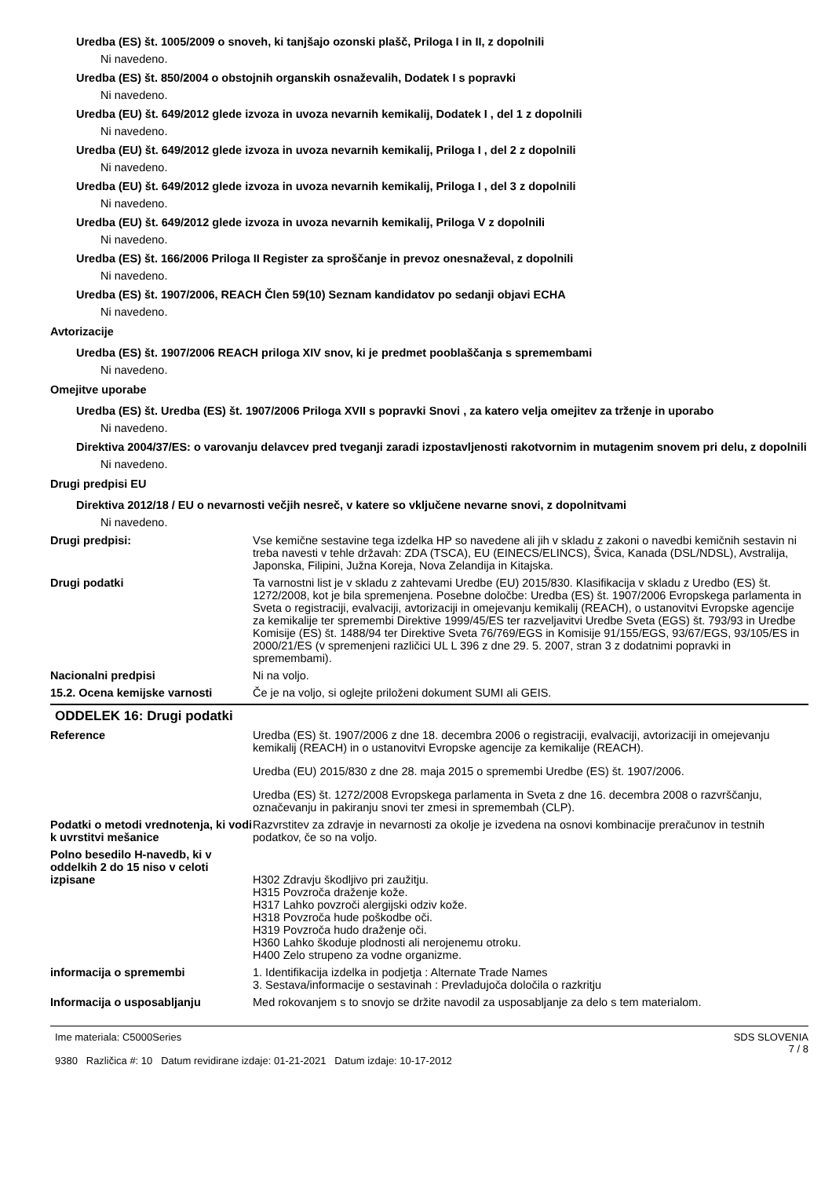Uredba (ES) št. 1005/2009 o snoveh, ki tanjšajo ozonski plašč, Priloga I in II, z dopolnili
Ni navedeno.
Uredba (ES) št. 850/2004 o obstojnih organskih osnaževalih, Dodatek I s popravki
Ni navedeno.
Uredba (EU) št. 649/2012 glede izvoza in uvoza nevarnih kemikalij, Dodatek I , del 1 z dopolnili
Ni navedeno.
Uredba (EU) št. 649/2012 glede izvoza in uvoza nevarnih kemikalij, Priloga I , del 2 z dopolnili
Ni navedeno.
Uredba (EU) št. 649/2012 glede izvoza in uvoza nevarnih kemikalij, Priloga I , del 3 z dopolnili
Ni navedeno.
Uredba (EU) št. 649/2012 glede izvoza in uvoza nevarnih kemikalij, Priloga V z dopolnili
Ni navedeno.
Uredba (ES) št. 166/2006 Priloga II Register za sproščanje in prevoz onesnaževal, z dopolnili
Ni navedeno.
Uredba (ES) št. 1907/2006, REACH Člen 59(10) Seznam kandidatov po sedanji objavi ECHA
Ni navedeno.
Avtorizacije
Uredba (ES) št. 1907/2006 REACH priloga XIV snov, ki je predmet pooblaščanja s spremembami
Ni navedeno.
Omejitve uporabe
Uredba (ES) št. Uredba (ES) št. 1907/2006 Priloga XVII s popravki Snovi , za katero velja omejitev za trženje in uporabo
Ni navedeno.
Direktiva 2004/37/ES: o varovanju delavcev pred tveganji zaradi izpostavljenosti rakotvornim in mutagenim snovem pri delu, z dopolnili
Ni navedeno.
Drugi predpisi EU
Direktiva 2012/18 / EU o nevarnosti večjih nesreč, v katere so vključene nevarne snovi, z dopolnitvami
Ni navedeno.
Drugi predpisi: Vse kemične sestavine tega izdelka HP so navedene ali jih v skladu z zakoni o navedbi kemičnih sestavin ni treba navesti v tehle državah: ZDA (TSCA), EU (EINECS/ELINCS), Švica, Kanada (DSL/NDSL), Avstralija, Japonska, Filipini, Južna Koreja, Nova Zelandija in Kitajska.
Drugi podatki Ta varnostni list je v skladu z zahtevami Uredbe (EU) 2015/830. Klasifikacija v skladu z Uredbo (ES) št. 1272/2008, kot je bila spremenjena. Posebne določbe: Uredba (ES) št. 1907/2006 Evropskega parlamenta in Sveta o registraciji, evalvaciji, avtorizaciji in omejevanju kemikalij (REACH), o ustanovitvi Evropske agencije za kemikalije ter spremembi Direktive 1999/45/ES ter razveljavitvi Uredbe Sveta (EGS) št. 793/93 in Uredbe Komisije (ES) št. 1488/94 ter Direktive Sveta 76/769/EGS in Komisije 91/155/EGS, 93/67/EGS, 93/105/ES in 2000/21/ES (v spremenjeni različici UL L 396 z dne 29. 5. 2007, stran 3 z dodatnimi popravki in spremembami).
Nacionalni predpisi Ni na voljo.
15.2. Ocena kemijske varnosti Če je na voljo, si oglejte priloženi dokument SUMI ali GEIS.
ODDELEK 16: Drugi podatki
Reference Uredba (ES) št. 1907/2006 z dne 18. decembra 2006 o registraciji, evalvaciji, avtorizaciji in omejevanju kemikalij (REACH) in o ustanovitvi Evropske agencije za kemikalije (REACH).
Uredba (EU) 2015/830 z dne 28. maja 2015 o spremembi Uredbe (ES) št. 1907/2006.
Uredba (ES) št. 1272/2008 Evropskega parlamenta in Sveta z dne 16. decembra 2008 o razvrščanju, označevanju in pakiranju snovi ter zmesi in spremembah (CLP).
Podatki o metodi vrednotenja, ki vodi k uvrstitvi mešanice
Razvrstitev za zdravje in nevarnosti za okolje je izvedena na osnovi kombinacije preračunov in testnih podatkov, če so na voljo.
Polno besedilo H-navedb, ki v oddelkih 2 do 15 niso v celoti izpisane
H302 Zdravju škodljivo pri zaužitju.
H315 Povzroča draženje kože.
H317 Lahko povzroči alergijski odziv kože.
H318 Povzroča hude poškodbe oči.
H319 Povzroča hudo draženje oči.
H360 Lahko škoduje plodnosti ali nerojenemu otroku.
H400 Zelo strupeno za vodne organizme.
informacija o spremembi 1. Identifikacija izdelka in podjetja : Alternate Trade Names
3. Sestava/informacije o sestavinah : Prevladujoča določila o razkritju
Informacija o usposabljanju Med rokovanjem s to snovjo se držite navodil za usposabljanje za delo s tem materialom.
Ime materiala: C5000Series
9380 Različica #: 10 Datum revidirane izdaje: 01-21-2021 Datum izdaje: 10-17-2012
SDS SLOVENIA
7 / 8